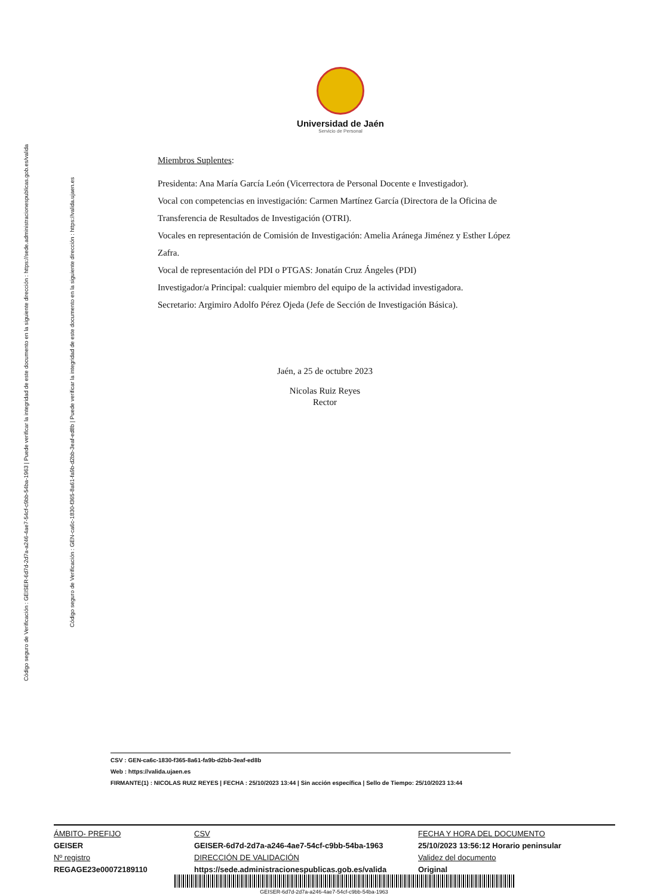Código seguro de Verificación : GEISER-6d7d-2d7a-a246-4ae7-54cf-c9bb-54ba-1963 | Puede verificar la integridad de este documento en la siguiente dirección : https://sede.administracionespublicas.gob.es/valida
Código seguro de Verificación : GEN-ca6c-1830-f365-8a61-fa9b-d2bb-3eaf-ed8b | Puede verificar la integridad de este documento en la siguiente dirección : https://valida.ujaen.es
Universidad de Jaén
Servicio de Personal
Miembros Suplentes:
Presidenta: Ana María García León (Vicerrectora de Personal Docente e Investigador).
Vocal con competencias en investigación: Carmen Martínez García (Directora de la Oficina de Transferencia de Resultados de Investigación (OTRI).
Vocales en representación de Comisión de Investigación: Amelia Aránega Jiménez y Esther López Zafra.
Vocal de representación del PDI o PTGAS: Jonatán Cruz Ángeles (PDI)
Investigador/a Principal: cualquier miembro del equipo de la actividad investigadora.
Secretario: Argimiro Adolfo Pérez Ojeda (Jefe de Sección de Investigación Básica).
Jaén, a 25 de octubre 2023
Nicolas Ruiz Reyes
Rector
CSV : GEN-ca6c-1830-f365-8a61-fa9b-d2bb-3eaf-ed8b
Web : https://valida.ujaen.es
FIRMANTE(1) : NICOLAS RUIZ REYES | FECHA : 25/10/2023 13:44 | Sin acción específica | Sello de Tiempo: 25/10/2023 13:44
ÁMBITO- PREFIJO
GEISER
Nº registro
REGAGE23e00072189110
CSV
GEISER-6d7d-2d7a-a246-4ae7-54cf-c9bb-54ba-1963
DIRECCIÓN DE VALIDACIÓN
https://sede.administracionespublicas.gob.es/valida
FECHA Y HORA DEL DOCUMENTO
25/10/2023 13:56:12 Horario peninsular
Validez del documento
Original
GEISER-6d7d-2d7a-a246-4ae7-54cf-c9bb-54ba-1963